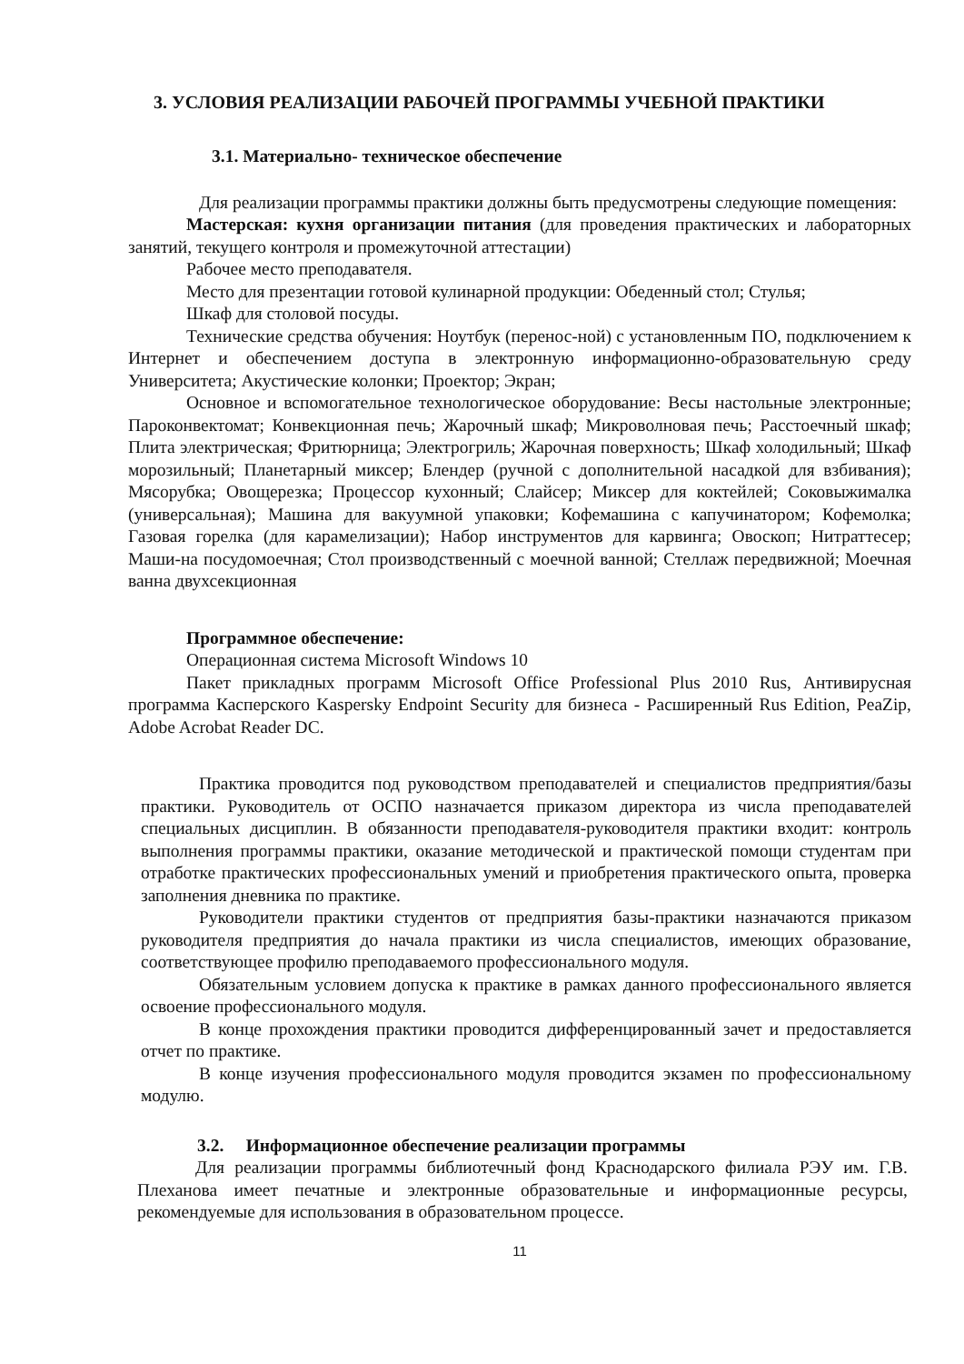3. УСЛОВИЯ РЕАЛИЗАЦИИ РАБОЧЕЙ ПРОГРАММЫ УЧЕБНОЙ ПРАКТИКИ
3.1. Материально- техническое обеспечение
Для реализации программы практики должны быть предусмотрены следующие помещения:
Мастерская: кухня организации питания (для проведения практических и лабораторных занятий, текущего контроля и промежуточной аттестации)
Рабочее место преподавателя.
Место для презентации готовой кулинарной продукции: Обеденный стол; Стулья;
Шкаф для столовой посуды.
Технические средства обучения: Ноутбук (перенос-ной) с установленным ПО, подключением к Интернет и обеспечением доступа в электронную информационно-образовательную среду Университета; Акустические колонки; Проектор; Экран;
Основное и вспомогательное технологическое оборудование: Весы настольные электронные; Пароконвектомат; Конвекционная печь; Жарочный шкаф; Микроволновая печь; Расстоечный шкаф; Плита электрическая; Фритюрница; Электрогриль; Жарочная поверхность; Шкаф холодильный; Шкаф морозильный; Планетарный миксер; Блендер (ручной с дополнительной насадкой для взбивания); Мясорубка; Овощерезка; Процессор кухонный; Слайсер; Миксер для коктейлей; Соковыжималка (универсальная); Машина для вакуумной упаковки; Кофемашина с капучинатором; Кофемолка; Газовая горелка (для карамелизации); Набор инструментов для карвинга; Овоскоп; Нитраттесер; Маши-на посудомоечная; Стол производственный с моечной ванной; Стеллаж передвижной; Моечная ванна двухсекционная
Программное обеспечение:
Операционная система Microsoft Windows 10
Пакет прикладных программ Microsoft Office Professional Plus 2010 Rus, Антивирусная программа Касперского Kaspersky Endpoint Security для бизнеса - Расширенный Rus Edition, PeaZip, Adobe Acrobat Reader DC.
Практика проводится под руководством преподавателей и специалистов предприятия/базы практики. Руководитель от ОСПО назначается приказом директора из числа преподавателей специальных дисциплин. В обязанности преподавателя-руководителя практики входит: контроль выполнения программы практики, оказание методической и практической помощи студентам при отработке практических профессиональных умений и приобретения практического опыта, проверка заполнения дневника по практике.
Руководители практики студентов от предприятия базы-практики назначаются приказом руководителя предприятия до начала практики из числа специалистов, имеющих образование, соответствующее профилю преподаваемого профессионального модуля.
Обязательным условием допуска к практике в рамках данного профессионального является освоение профессионального модуля.
В конце прохождения практики проводится дифференцированный зачет и предоставляется отчет по практике.
В конце изучения профессионального модуля проводится экзамен по профессиональному модулю.
3.2. Информационное обеспечение реализации программы
Для реализации программы библиотечный фонд Краснодарского филиала РЭУ им. Г.В. Плеханова имеет печатные и электронные образовательные и информационные ресурсы, рекомендуемые для использования в образовательном процессе.
11